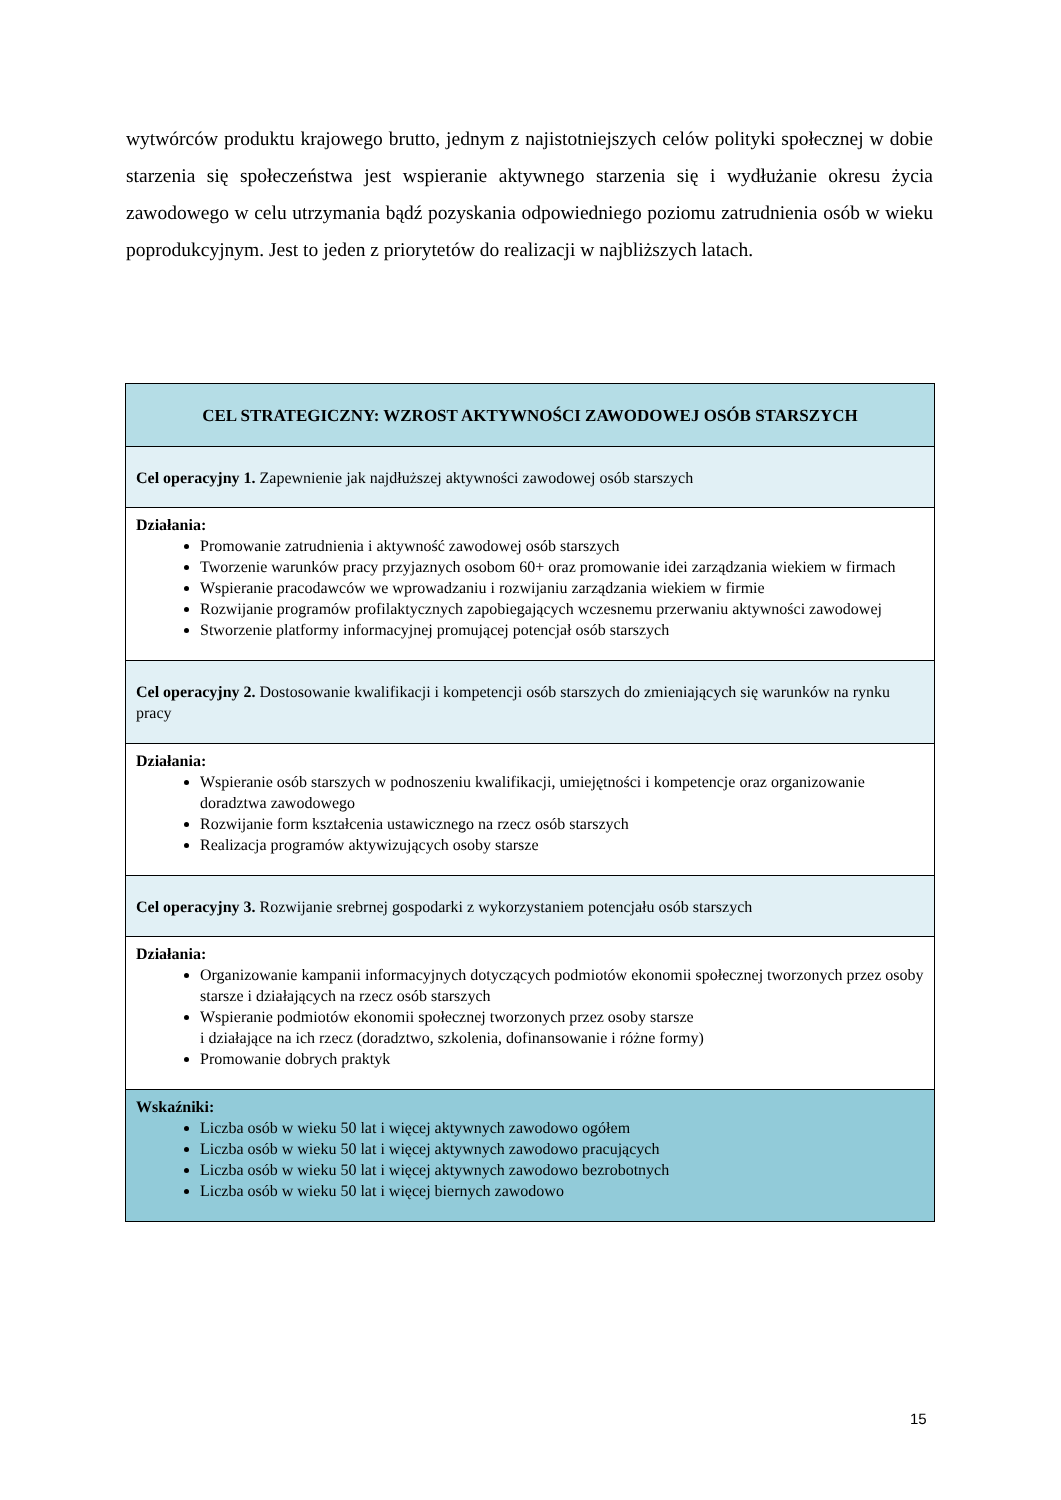wytwórców produktu krajowego brutto, jednym z najistotniejszych celów polityki społecznej w dobie starzenia się społeczeństwa jest wspieranie aktywnego starzenia się i wydłużanie okresu życia zawodowego w celu utrzymania bądź pozyskania odpowiedniego poziomu zatrudnienia osób w wieku poprodukcyjnym. Jest to jeden z priorytetów do realizacji w najbliższych latach.
| CEL STRATEGICZNY: WZROST AKTYWNOŚCI ZAWODOWEJ OSÓB STARSZYCH |
| Cel operacyjny 1. Zapewnienie jak najdłuższej aktywności zawodowej osób starszych |
| Działania: Promowanie zatrudnienia i aktywność zawodowej osób starszych Tworzenie warunków pracy przyjaznych osobom 60+ oraz promowanie idei zarządzania wiekiem w firmach Wspieranie pracodawców we wprowadzaniu i rozwijaniu zarządzania wiekiem w firmie Rozwijanie programów profilaktycznych zapobiegających wczesnemu przerwaniu aktywności zawodowej Stworzenie platformy informacyjnej promującej potencjał osób starszych |
| Cel operacyjny 2. Dostosowanie kwalifikacji i kompetencji osób starszych do zmieniających się warunków na rynku pracy |
| Działania: Wspieranie osób starszych w podnoszeniu kwalifikacji, umiejętności i kompetencje oraz organizowanie doradztwa zawodowego Rozwijanie form kształcenia ustawicznego na rzecz osób starszych Realizacja programów aktywizujących osoby starsze |
| Cel operacyjny 3. Rozwijanie srebrnej gospodarki z wykorzystaniem potencjału osób starszych |
| Działania: Organizowanie kampanii informacyjnych dotyczących podmiotów ekonomii społecznej tworzonych przez osoby starsze i działających na rzecz osób starszych Wspieranie podmiotów ekonomii społecznej tworzonych przez osoby starsze i działające na ich rzecz (doradztwo, szkolenia, dofinansowanie i różne formy) Promowanie dobrych praktyk |
| Wskaźniki: Liczba osób w wieku 50 lat i więcej aktywnych zawodowo ogółem Liczba osób w wieku 50 lat i więcej aktywnych zawodowo pracujących Liczba osób w wieku 50 lat i więcej aktywnych zawodowo bezrobotnych Liczba osób w wieku 50 lat i więcej biernych zawodowo |
15